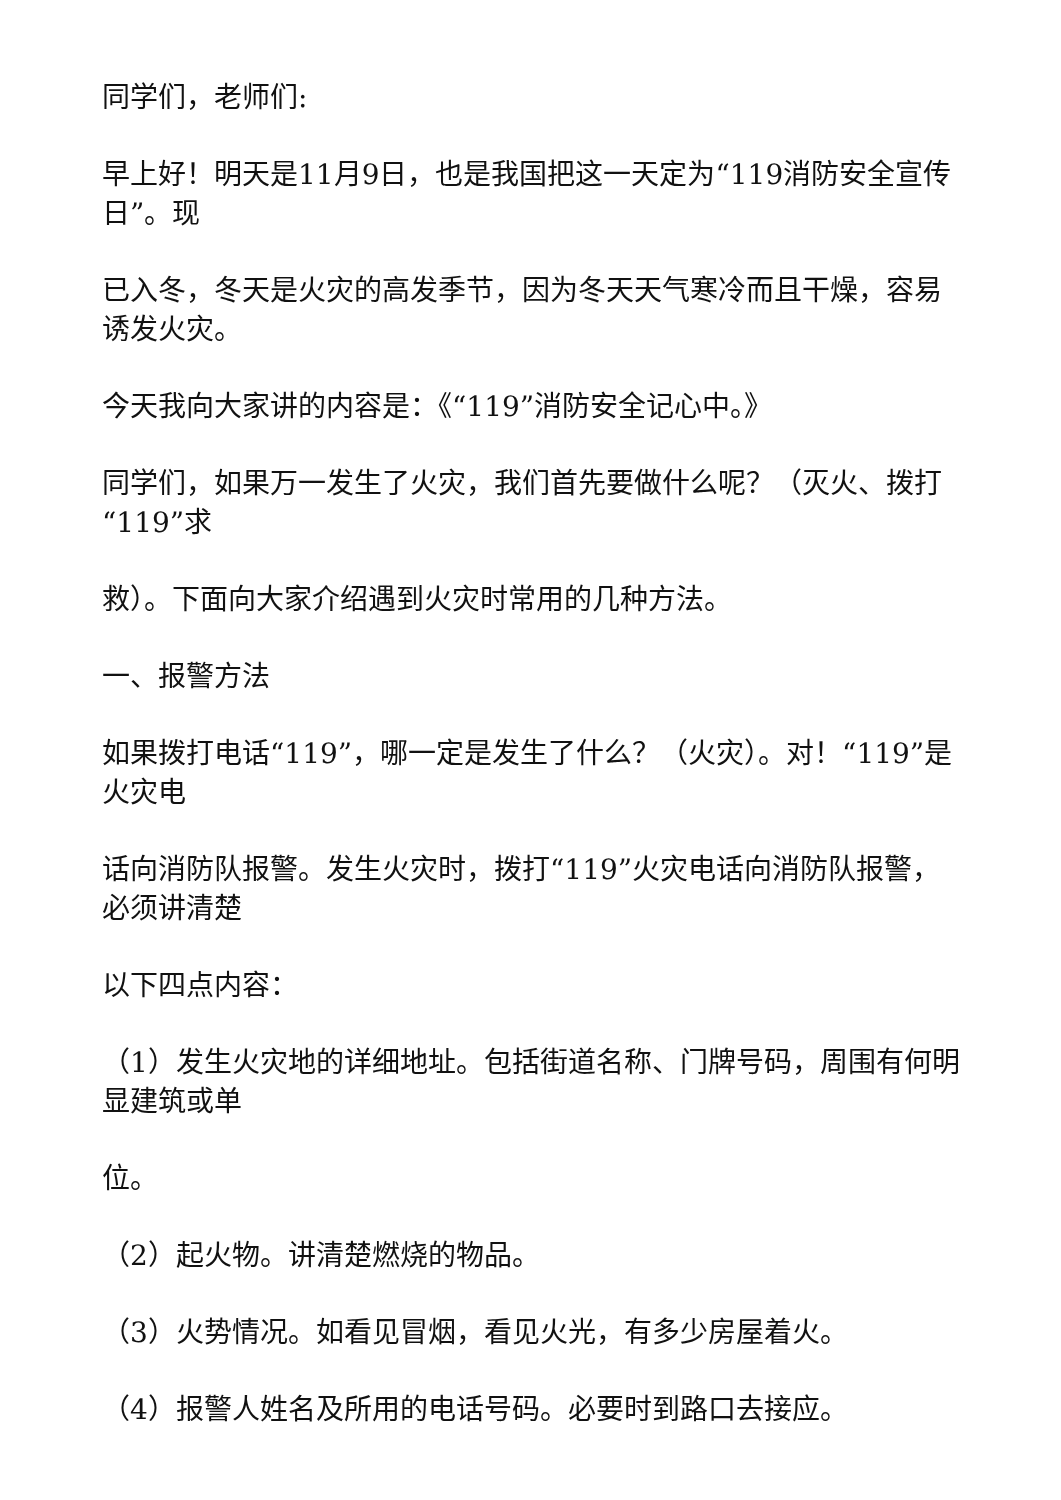同学们，老师们:
早上好！明天是11月9日，也是我国把这一天定为“119消防安全宣传日”。现
已入冬，冬天是火灾的高发季节，因为冬天天气寒冷而且干燥，容易诱发火灾。
今天我向大家讲的内容是：《“119”消防安全记心中。》
同学们，如果万一发生了火灾，我们首先要做什么呢？（灭火、拨打“119”求
救）。下面向大家介绍遇到火灾时常用的几种方法。
一、报警方法
如果拨打电话“119”，哪一定是发生了什么？（火灾）。对！“119”是火灾电
话向消防队报警。发生火灾时，拨打“119”火灾电话向消防队报警，必须讲清楚
以下四点内容：
（1）发生火灾地的详细地址。包括街道名称、门牌号码，周围有何明显建筑或单
位。
（2）起火物。讲清楚燃烧的物品。
（3）火势情况。如看见冒烟，看见火光，有多少房屋着火。
（4）报警人姓名及所用的电话号码。必要时到路口去接应。